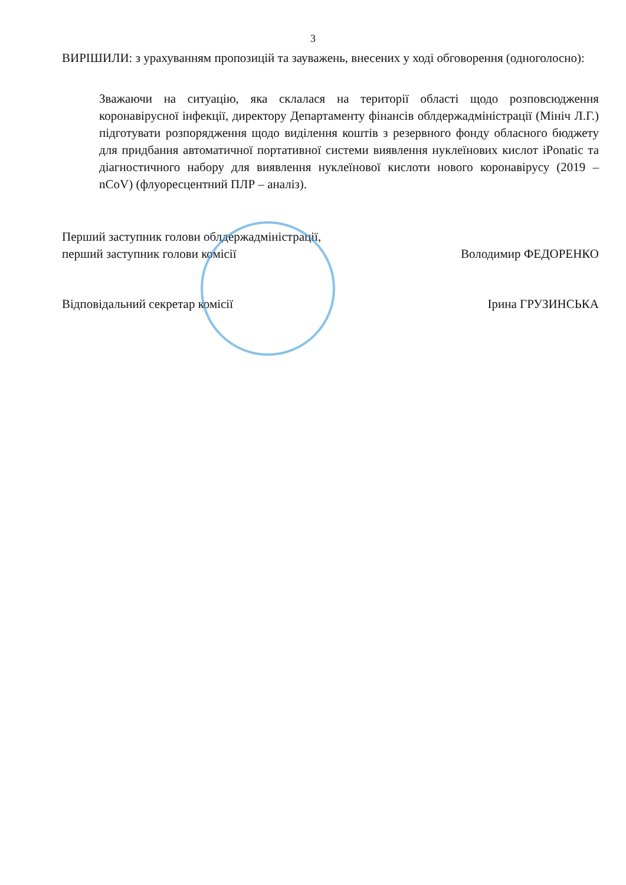3
ВИРІШИЛИ: з урахуванням пропозицій та зауважень, внесених у ході обговорення (одноголосно):
Зважаючи на ситуацію, яка склалася на території області щодо розповсюдження коронавірусної інфекції, директору Департаменту фінансів облдержадміністрації (Мініч Л.Г.) підготувати розпорядження щодо виділення коштів з резервного фонду обласного бюджету для придбання автоматичної портативної системи виявлення нуклеїнових кислот iPonatic та діагностичного набору для виявлення нуклеїнової кислоти нового коронавірусу (2019 – nCoV) (флуоресцентний ПЛР – аналіз).
Перший заступник голови облдержадміністрації,
перший заступник голови комісії
Володимир ФЕДОРЕНКО
Відповідальний секретар комісії
Ірина ГРУЗИНСЬКА